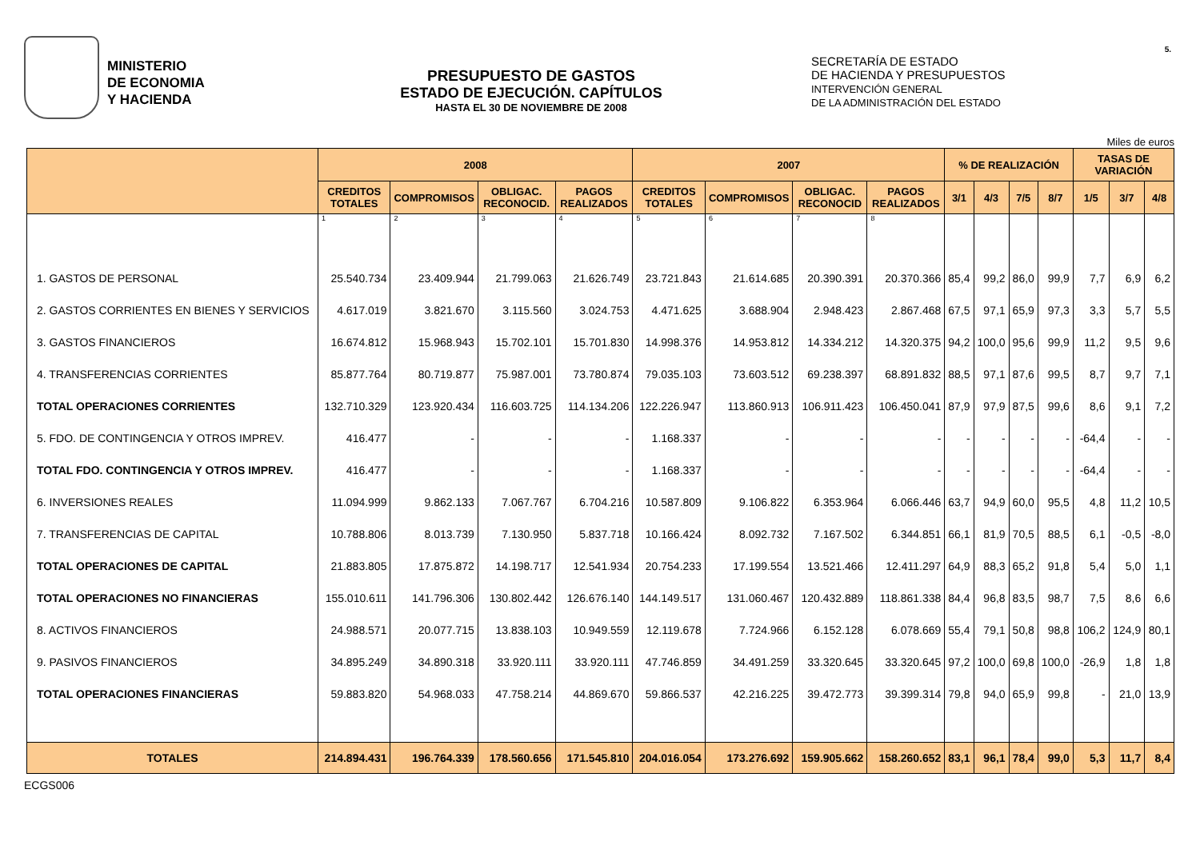5.
MINISTERIO
DE ECONOMIA
Y HACIENDA
PRESUPUESTO DE GASTOS
ESTADO DE EJECUCIÓN. CAPÍTULOS
HASTA EL 30 DE NOVIEMBRE DE 2008
SECRETARÍA DE ESTADO
DE HACIENDA Y PRESUPUESTOS
INTERVENCIÓN GENERAL
DE LA ADMINISTRACIÓN DEL ESTADO
Miles de euros
| | 2008 | | | | 2007 | | | | % DE REALIZACIÓN | | | | TASAS DE VARIACIÓN | | |
| --- | --- | --- | --- | --- | --- | --- | --- | --- | --- | --- | --- | --- | --- | --- | --- |
| | CREDITOS TOTALES | COMPROMISOS | OBLIGAC. RECONOCID. | PAGOS REALIZADOS | CREDITOS TOTALES | COMPROMISOS | OBLIGAC. RECONOCID | PAGOS REALIZADOS | 3/1 | 4/3 | 7/5 | 8/7 | 1/5 | 3/7 | 4/8 |
| | 1 | 2 | 3 | 4 | 5 | 6 | 7 | 8 | | | | | | | |
| 1. GASTOS DE PERSONAL | 25.540.734 | 23.409.944 | 21.799.063 | 21.626.749 | 23.721.843 | 21.614.685 | 20.390.391 | 20.370.366 | 85,4 | 99,2 | 86,0 | 99,9 | 7,7 | 6,9 | 6,2 |
| 2. GASTOS CORRIENTES EN BIENES Y SERVICIOS | 4.617.019 | 3.821.670 | 3.115.560 | 3.024.753 | 4.471.625 | 3.688.904 | 2.948.423 | 2.867.468 | 67,5 | 97,1 | 65,9 | 97,3 | 3,3 | 5,7 | 5,5 |
| 3. GASTOS FINANCIEROS | 16.674.812 | 15.968.943 | 15.702.101 | 15.701.830 | 14.998.376 | 14.953.812 | 14.334.212 | 14.320.375 | 94,2 | 100,0 | 95,6 | 99,9 | 11,2 | 9,5 | 9,6 |
| 4. TRANSFERENCIAS CORRIENTES | 85.877.764 | 80.719.877 | 75.987.001 | 73.780.874 | 79.035.103 | 73.603.512 | 69.238.397 | 68.891.832 | 88,5 | 97,1 | 87,6 | 99,5 | 8,7 | 9,7 | 7,1 |
| TOTAL OPERACIONES CORRIENTES | 132.710.329 | 123.920.434 | 116.603.725 | 114.134.206 | 122.226.947 | 113.860.913 | 106.911.423 | 106.450.041 | 87,9 | 97,9 | 87,5 | 99,6 | 8,6 | 9,1 | 7,2 |
| 5. FDO. DE CONTINGENCIA Y OTROS IMPREV. | 416.477 | - | - | - | 1.168.337 | - | - | - | - | - | - | - | -64,4 | - | - |
| TOTAL FDO. CONTINGENCIA Y OTROS IMPREV. | 416.477 | - | - | - | 1.168.337 | - | - | - | - | - | - | - | -64,4 | - | - |
| 6. INVERSIONES REALES | 11.094.999 | 9.862.133 | 7.067.767 | 6.704.216 | 10.587.809 | 9.106.822 | 6.353.964 | 6.066.446 | 63,7 | 94,9 | 60,0 | 95,5 | 4,8 | 11,2 | 10,5 |
| 7. TRANSFERENCIAS DE CAPITAL | 10.788.806 | 8.013.739 | 7.130.950 | 5.837.718 | 10.166.424 | 8.092.732 | 7.167.502 | 6.344.851 | 66,1 | 81,9 | 70,5 | 88,5 | 6,1 | -0,5 | -8,0 |
| TOTAL OPERACIONES DE CAPITAL | 21.883.805 | 17.875.872 | 14.198.717 | 12.541.934 | 20.754.233 | 17.199.554 | 13.521.466 | 12.411.297 | 64,9 | 88,3 | 65,2 | 91,8 | 5,4 | 5,0 | 1,1 |
| TOTAL OPERACIONES NO FINANCIERAS | 155.010.611 | 141.796.306 | 130.802.442 | 126.676.140 | 144.149.517 | 131.060.467 | 120.432.889 | 118.861.338 | 84,4 | 96,8 | 83,5 | 98,7 | 7,5 | 8,6 | 6,6 |
| 8. ACTIVOS FINANCIEROS | 24.988.571 | 20.077.715 | 13.838.103 | 10.949.559 | 12.119.678 | 7.724.966 | 6.152.128 | 6.078.669 | 55,4 | 79,1 | 50,8 | 98,8 | 106,2 | 124,9 | 80,1 |
| 9. PASIVOS FINANCIEROS | 34.895.249 | 34.890.318 | 33.920.111 | 33.920.111 | 47.746.859 | 34.491.259 | 33.320.645 | 33.320.645 | 97,2 | 100,0 | 69,8 | 100,0 | -26,9 | 1,8 | 1,8 |
| TOTAL OPERACIONES FINANCIERAS | 59.883.820 | 54.968.033 | 47.758.214 | 44.869.670 | 59.866.537 | 42.216.225 | 39.472.773 | 39.399.314 | 79,8 | 94,0 | 65,9 | 99,8 | - | 21,0 | 13,9 |
| TOTALES | 214.894.431 | 196.764.339 | 178.560.656 | 171.545.810 | 204.016.054 | 173.276.692 | 159.905.662 | 158.260.652 | 83,1 | 96,1 | 78,4 | 99,0 | 5,3 | 11,7 | 8,4 |
ECGS006